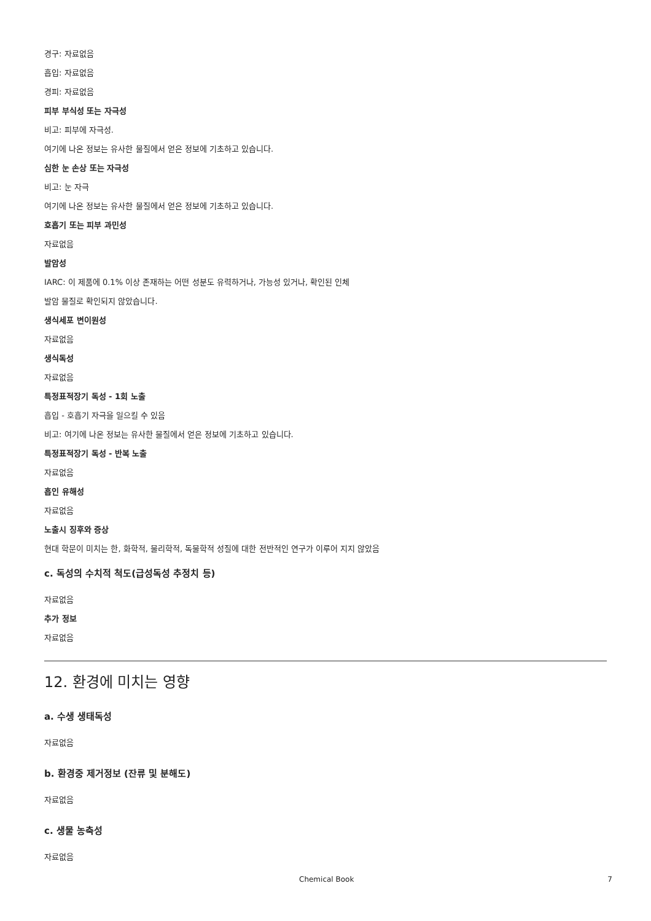경구: 자료없음
흡입: 자료없음
경피: 자료없음
피부 부식성 또는 자극성
비고: 피부에 자극성.
여기에 나온 정보는 유사한 물질에서 얻은 정보에 기초하고 있습니다.
심한 눈 손상 또는 자극성
비고: 눈 자극
여기에 나온 정보는 유사한 물질에서 얻은 정보에 기초하고 있습니다.
호흡기 또는 피부 과민성
자료없음
발암성
IARC: 이 제품에 0.1% 이상 존재하는 어떤 성분도 유력하거나, 가능성 있거나, 확인된 인체
발암 물질로 확인되지 않았습니다.
생식세포 변이원성
자료없음
생식독성
자료없음
특정표적장기 독성 - 1회 노출
흡입 - 호흡기 자극을 일으킬 수 있음
비고: 여기에 나온 정보는 유사한 물질에서 얻은 정보에 기초하고 있습니다.
특정표적장기 독성 - 반복 노출
자료없음
흡인 유해성
자료없음
노출시 징후와 증상
현대 학문이 미치는 한, 화학적, 물리학적, 독물학적 성질에 대한 전반적인 연구가 이루어 지지 않았음
c. 독성의 수치적 척도(급성독성 추정치 등)
자료없음
추가 정보
자료없음
12. 환경에 미치는 영향
a. 수생 생태독성
자료없음
b. 환경중 제거정보 (잔류 및 분해도)
자료없음
c. 생물 농축성
자료없음
Chemical Book 7